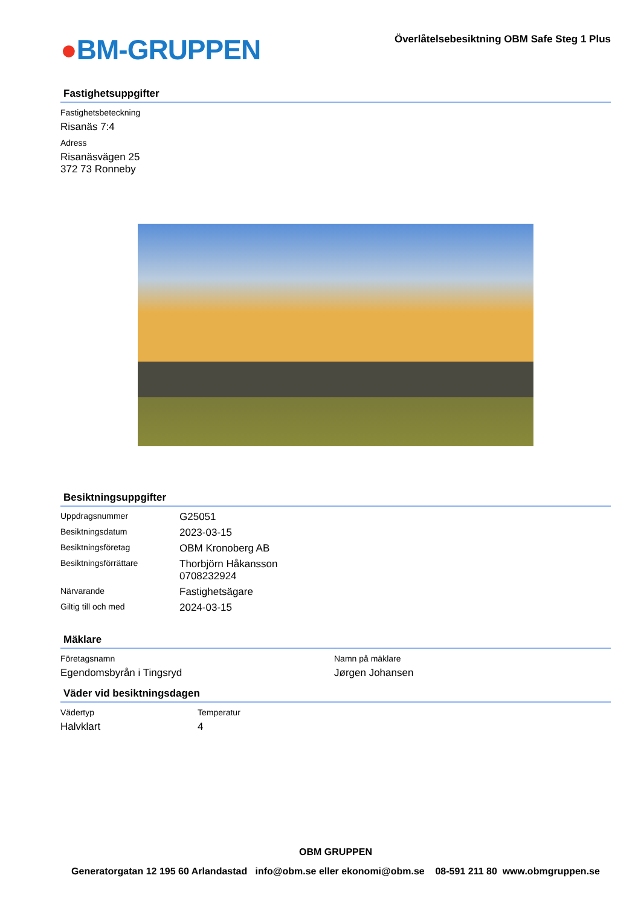●BM-GRUPPEN
Överlåtelsebesiktning OBM Safe Steg 1 Plus
Fastighetsuppgifter
Fastighetsbeteckning
Risanäs 7:4
Adress
Risanäsvägen 25
372 73 Ronneby
Besiktningsuppgifter
| Uppdragsnummer | G25051 |
| Besiktningsdatum | 2023-03-15 |
| Besiktningsföretag | OBM Kronoberg AB |
| Besiktningsförrättare | Thorbjörn Håkansson 0708232924 |
| Närvarande | Fastighetsägare |
| Giltig till och med | 2024-03-15 |
Mäklare
Företagsnamn
Egendomsbyrån i Tingsryd
Namn på mäklare
Jørgen Johansen
Väder vid besiktningsdagen
Vädertyp
Halvklart
Temperatur
4
OBM GRUPPEN
Generatorgatan 12 195 60 Arlandastad info@obm.se eller ekonomi@obm.se 08-591 211 80 www.obmgruppen.se